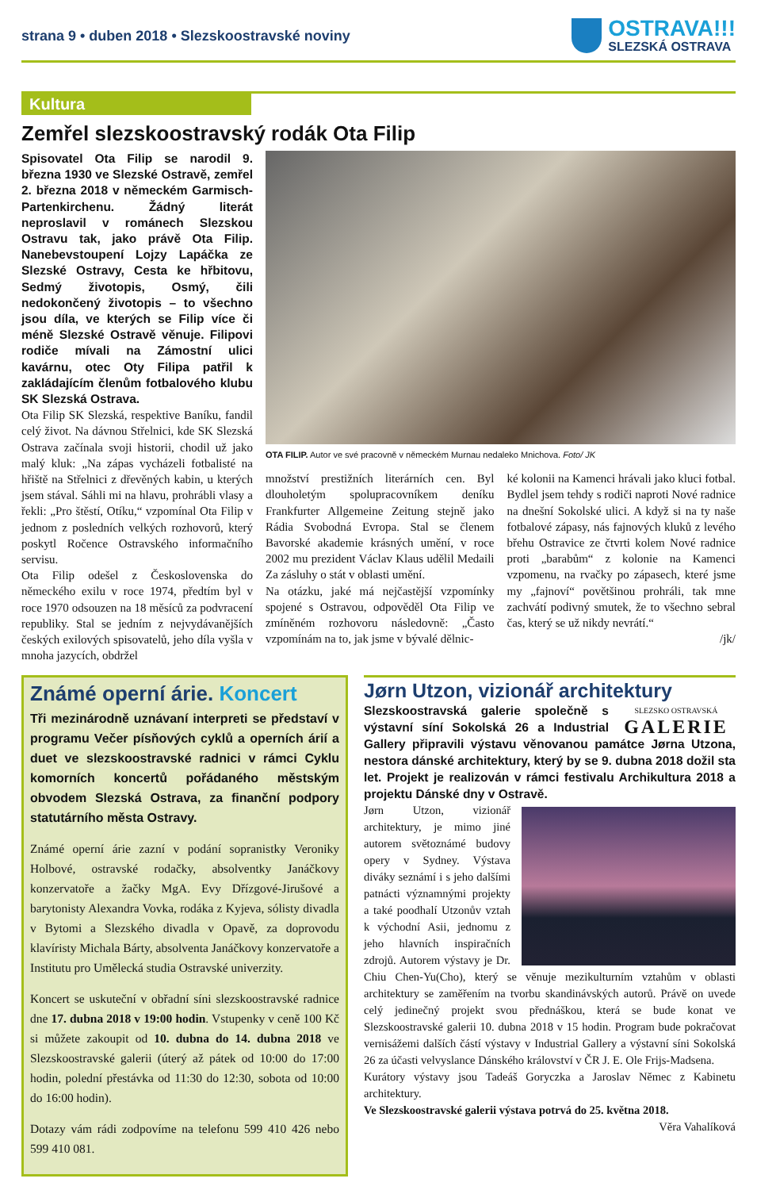strana 9 • duben 2018 • Slezskoostravské noviny
OSTRAVA!!!
SLEZSKÁ OSTRAVA
Kultura
Zemřel slezskoostravský rodák Ota Filip
Spisovatel Ota Filip se narodil 9. března 1930 ve Slezské Ostravě, zemřel 2. března 2018 v německém Garmisch-Partenkirchenu. Žádný literát neproslavil v románech Slezskou Ostravu tak, jako právě Ota Filip. Nanebevstoupení Lojzy Lapáčka ze Slezské Ostravy, Cesta ke hřbitovu, Sedmý životopis, Osmý, čili nedokončený životopis – to všechno jsou díla, ve kterých se Filip více či méně Slezské Ostravě věnuje. Filipovi rodiče mívali na Zámostní ulici kavárnu, otec Oty Filipa patřil k zakládajícím členům fotbalového klubu SK Slezská Ostrava.
Ota Filip SK Slezská, respektive Baníku, fandil celý život. Na dávnou Střelnici, kde SK Slezská Ostrava začínala svoji historii, chodil už jako malý kluk: „Na zápas vycházeli fotbalisté na hřiště na Střelnici z dřevěných kabin, u kterých jsem stával. Sáhli mi na hlavu, prohrábli vlasy a řekli: „Pro štěstí, Otíku,“ vzpomínal Ota Filip v jednom z posledních velkých rozhovorů, který poskytl Ročence Ostravského informačního servisu.
Ota Filip odešel z Československa do německého exilu v roce 1974, předtím byl v roce 1970 odsouzen na 18 měsíců za podvracení republiky. Stal se jedním z nejvydávanějších českých exilových spisovatelů, jeho díla vyšla v mnoha jazycích, obdržel
OTA FILIP. Autor ve své pracovně v německém Murnau nedaleko Mnichova. Foto/ JK
množství prestižních literárních cen. Byl dlouholetým spolupracovníkem deníku Frankfurter Allgemeine Zeitung stejně jako Rádia Svobodná Evropa. Stal se členem Bavorské akademie krásných umění, v roce 2002 mu prezident Václav Klaus udělil Medaili Za zásluhy o stát v oblasti umění.
Na otázku, jaké má nejčastější vzpomínky spojené s Ostravou, odpověděl Ota Filip ve zmíněném rozhovoru následovně: „Často vzpomínám na to, jak jsme v bývalé dělnic-
ké kolonii na Kamenci hrávali jako kluci fotbal. Bydlel jsem tehdy s rodiči naproti Nové radnice na dnešní Sokolské ulici. A když si na ty naše fotbalové zápasy, nás fajnových kluků z levého břehu Ostravice ze čtvrti kolem Nové radnice proti „barabům“ z kolonie na Kamenci vzpomenu, na rvačky po zápasech, které jsme my „fajnoví“ povětšinou prohráli, tak mne zachvátí podivný smutek, že to všechno sebral čas, který se už nikdy nevrátí.“
/jk/
Známé operní árie. Koncert
Tři mezinárodně uznávaní interpreti se představí v programu Večer písňových cyklů a operních árií a duet ve slezskoostravské radnici v rámci Cyklu komorních koncertů pořádaného městským obvodem Slezská Ostrava, za finanční podpory statutárního města Ostravy.
Známé operní árie zazní v podání sopranistky Veroniky Holbové, ostravské rodačky, absolventky Janáčkovy konzervatoře a žačky MgA. Evy Dřízgové-Jirušové a barytonisty Alexandra Vovka, rodáka z Kyjeva, sólisty divadla v Bytomi a Slezského divadla v Opavě, za doprovodu klavíristy Michala Bárty, absolventa Janáčkovy konzervatoře a Institutu pro Umělecká studia Ostravské univerzity.
Koncert se uskuteční v obřadní síni slezskoostravské radnice dne 17. dubna 2018 v 19:00 hodin. Vstupenky v ceně 100 Kč si můžete zakoupit od 10. dubna do 14. dubna 2018 ve Slezskoostravské galerii (úterý až pátek od 10:00 do 17:00 hodin, polední přestávka od 11:30 do 12:30, sobota od 10:00 do 16:00 hodin).
Dotazy vám rádi zodpovíme na telefonu 599 410 426 nebo 599 410 081.
Jørn Utzon, vizionář architektury
SLEZSKO OSTRAVSKÁ
GALERIE
Slezskoostravská galerie společně s výstavní síní Sokolská 26 a Industrial Gallery připravili výstavu věnovanou památce Jørna Utzona, nestora dánské architektury, který by se 9. dubna 2018 dožil sta let. Projekt je realizován v rámci festivalu Archikultura 2018 a projektu Dánské dny v Ostravě.
Jørn Utzon, vizionář architektury, je mimo jiné autorem světoznámé budovy opery v Sydney. Výstava diváky seznámí i s jeho dalšími patnácti významnými projekty a také poodhalí Utzonův vztah k východní Asii, jednomu z jeho hlavních inspiračních zdrojů. Autorem výstavy je Dr. Chiu Chen-Yu(Cho), který se věnuje mezikulturním vztahům v oblasti architektury se zaměřením na tvorbu skandinávských autorů. Právě on uvede celý jedinečný projekt svou přednáškou, která se bude konat ve Slezskoostravské galerii 10. dubna 2018 v 15 hodin. Program bude pokračovat vernisážemi dalších částí výstavy v Industrial Gallery a výstavní síni Sokolská 26 za účasti velvyslance Dánského království v ČR J. E. Ole Frijs-Madsena.
Kurátory výstavy jsou Tadeáš Goryczka a Jaroslav Němec z Kabinetu architektury.
Ve Slezskoostravské galerii výstava potrvá do 25. května 2018.
Věra Vahalíková